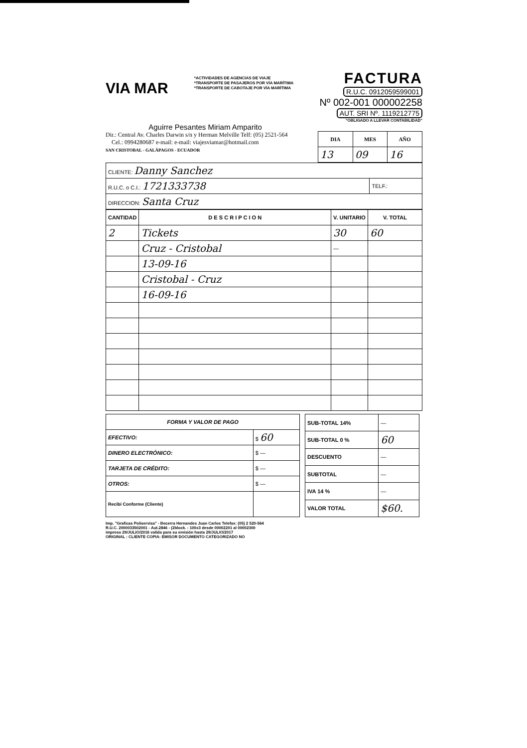VIA MAR
*ACTIVIDADES DE AGENCIAS DE VIAJE
*TRANSPORTE DE PASAJEROS POR VÍA MARÍTIMA
*TRANSPORTE DE CABOTAJE POR VÍA MARÍTIMA
FACTURA
R.U.C. 0912059599001
Nº 002-001 000002258
AUT. SRI Nº. 1119212775
"OBLIGADO A LLEVAR CONTABILIDAD"
Aguirre Pesantes Miriam Amparito
Dir.: Central Av. Charles Darwin s/n y Herman Melville Telf: (05) 2521-564
Cel.: 0994280687 e-mail: e-mail: viajesviamar@hotmail.com
SAN CRISTOBAL - GALÁPAGOS - ECUADOR
| DIA | MES | AÑO |
| --- | --- | --- |
| 13 | 09 | 16 |
| CLIENTE: Danny Sanchez | |
| R.U.C. o C.I.: 1721333738 | TELF.: |
| DIRECCION: Santa Cruz | |
| CANTIDAD | D E S C R I P C I O N | V. UNITARIO | V. TOTAL |
| --- | --- | --- | --- |
| 2 | Tickets | 30 | 60 |
| | Cruz - Cristobal | — | |
| | 13-09-16 | | |
| | Cristobal - Cruz | | |
| | 16-09-16 | | |
| FORMA Y VALOR DE PAGO | |
| --- | --- |
| EFECTIVO: | $ 60 |
| DINERO ELECTRÓNICO: | $ — |
| TARJETA DE CRÉDITO: | $ — |
| OTROS: | $ — |
| Recibi Conforme (Cliente) | |
| SUB-TOTAL 14% | — |
| SUB-TOTAL 0 % | 60 |
| DESCUENTO | — |
| SUBTOTAL | — |
| IVA 14 % | — |
| VALOR TOTAL | $60. |
Imp. "Graficas Poliservisa" - Becerra Hernandes Juan Carlos Telefax: (05) 2 520-564
R.U.C. 2000033502001 - Aut.2846 - (2block. - 100x3 desde 00002201 al 00002300
impreso 29/JULIO/2016 valida para su emisión hasta 29/JULIO/2017
ORIGINAL : CLIENTE COPIA: EMISOR DOCUMENTO CATEGORIZADO NO